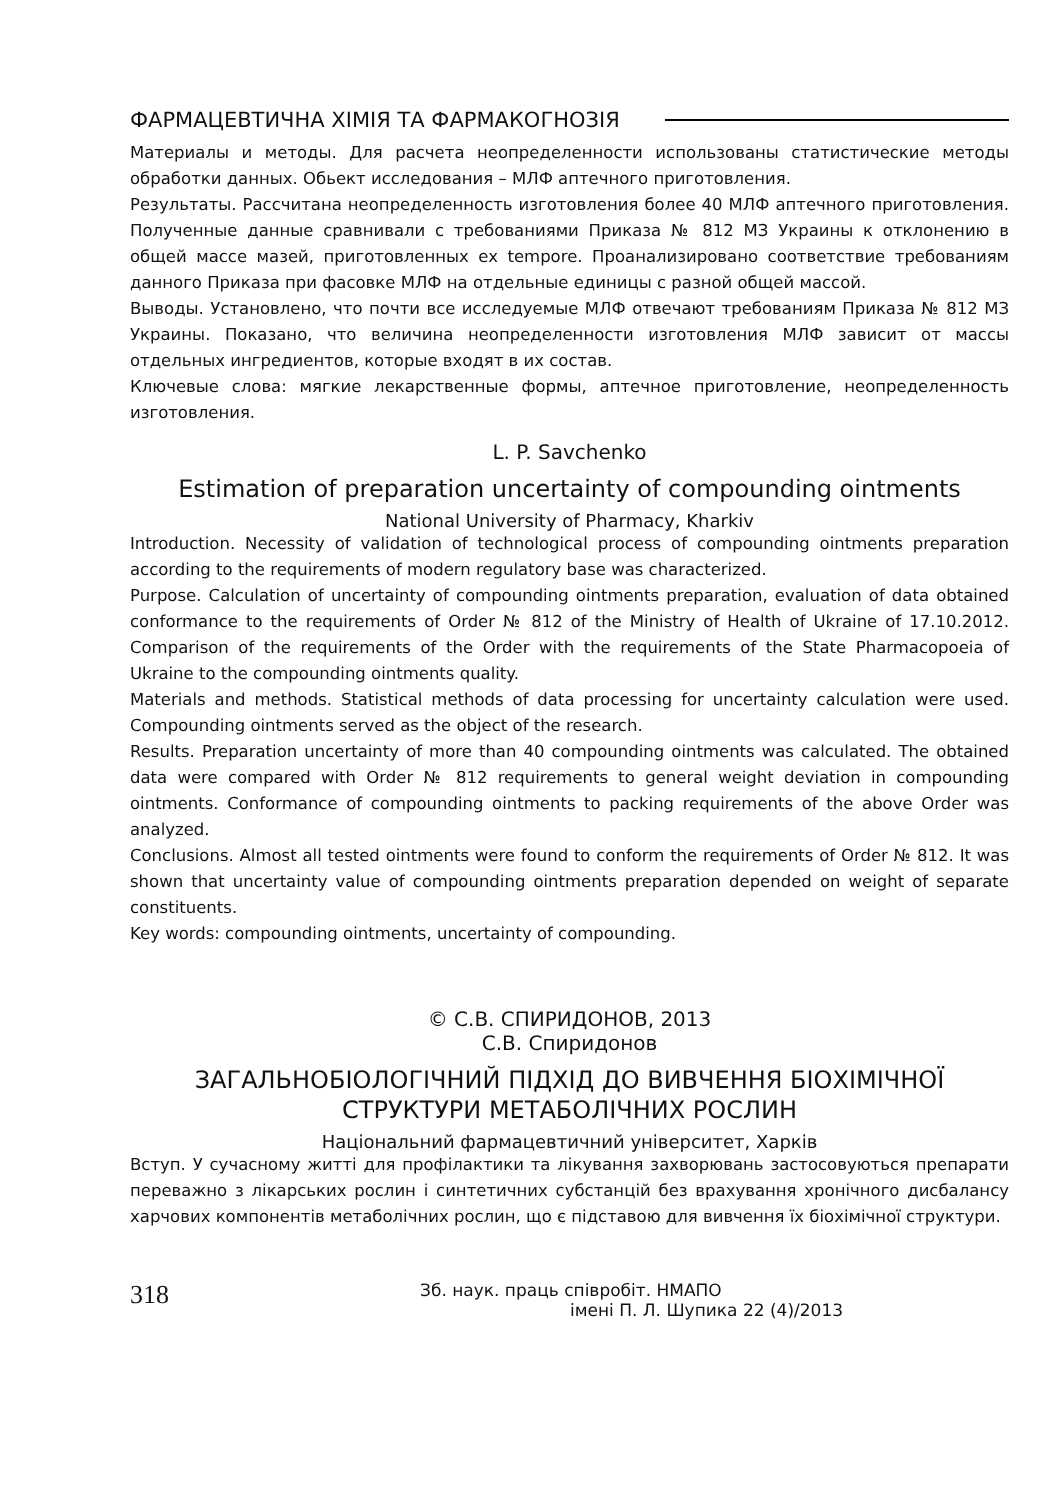ФАРМАЦЕВТИЧНА ХІМІЯ ТА ФАРМАКОГНОЗІЯ
Материалы и методы. Для расчета неопределенности использованы статистические методы обработки данных. Обьект исследования – МЛФ аптечного приготовления.
Результаты. Рассчитана неопределенность изготовления более 40 МЛФ аптечного приготовления. Полученные данные сравнивали с требованиями Приказа № 812 МЗ Украины к отклонению в общей массе мазей, приготовленных ex tempore. Проанализировано соответствие требованиям данного Приказа при фасовке МЛФ на отдельные единицы с разной общей массой.
Выводы. Установлено, что почти все исследуемые МЛФ отвечают требованиям Приказа № 812 МЗ Украины. Показано, что величина неопределенности изготовления МЛФ зависит от массы отдельных ингредиентов, которые входят в их состав.
Ключевые слова: мягкие лекарственные формы, аптечное приготовление, неопределенность изготовления.
L. P. Savchenko
Estimation of preparation uncertainty of compounding ointments
National University of Pharmacy, Kharkiv
Introduction. Necessity of validation of technological process of compounding ointments preparation according to the requirements of modern regulatory base was characterized.
Purpose. Calculation of uncertainty of compounding ointments preparation, evaluation of data obtained conformance to the requirements of Order № 812 of the Ministry of Health of Ukraine of 17.10.2012. Comparison of the requirements of the Order with the requirements of the State Pharmacopoeia of Ukraine to the compounding ointments quality.
Materials and methods. Statistical methods of data processing for uncertainty calculation were used. Compounding ointments served as the object of the research.
Results. Preparation uncertainty of more than 40 compounding ointments was calculated. The obtained data were compared with Order № 812 requirements to general weight deviation in compounding ointments. Conformance of compounding ointments to packing requirements of the above Order was analyzed.
Conclusions. Almost all tested ointments were found to conform the requirements of Order № 812. It was shown that uncertainty value of compounding ointments preparation depended on weight of separate constituents.
Key words: compounding ointments, uncertainty of compounding.
© С.В. СПИРИДОНОВ, 2013
С.В. Спиридонов
ЗАГАЛЬНОБІОЛОГІЧНИЙ ПІДХІД ДО ВИВЧЕННЯ БІОХІМІЧНОЇ СТРУКТУРИ МЕТАБОЛІЧНИХ РОСЛИН
Національний фармацевтичний університет, Харків
Вступ. У сучасному житті для профілактики та лікування захворювань застосовуються препарати переважно з лікарських рослин і синтетичних субстанцій без врахування хронічного дисбалансу харчових компонентів метаболічних рослин, що є підставою для вивчення їх біохімічної структури.
318
Зб. наук. праць співробіт. НМАПО
імені П. Л. Шупика 22 (4)/2013